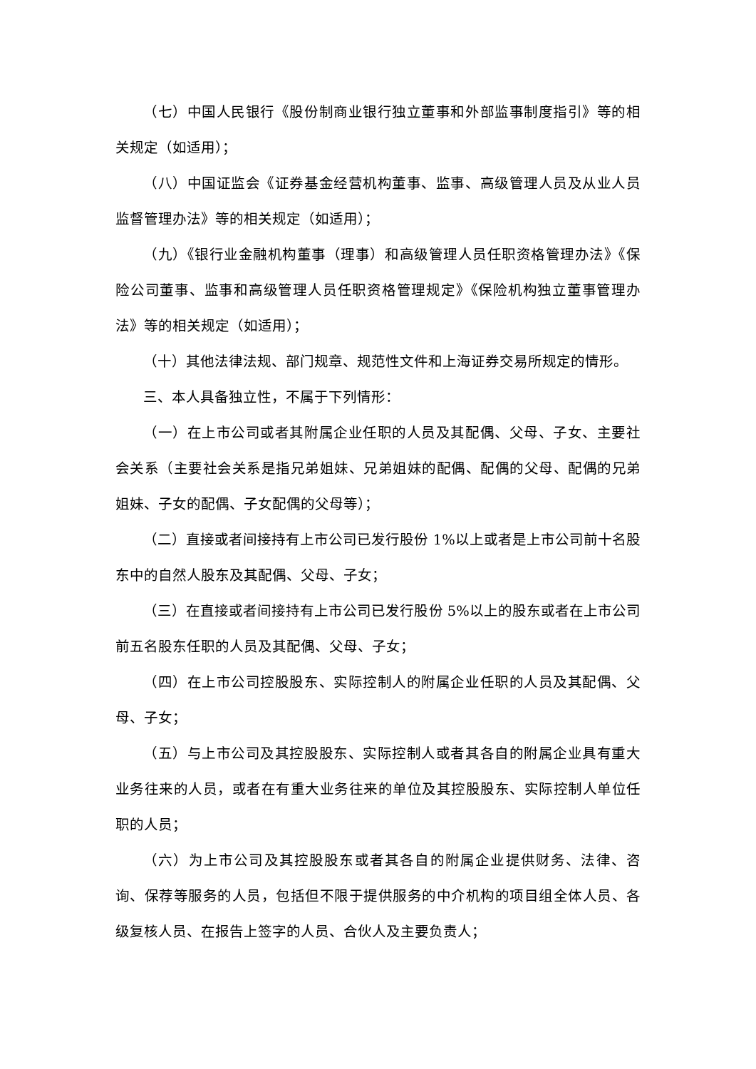（七）中国人民银行《股份制商业银行独立董事和外部监事制度指引》等的相关规定（如适用）；
（八）中国证监会《证券基金经营机构董事、监事、高级管理人员及从业人员监督管理办法》等的相关规定（如适用）；
（九）《银行业金融机构董事（理事）和高级管理人员任职资格管理办法》《保险公司董事、监事和高级管理人员任职资格管理规定》《保险机构独立董事管理办法》等的相关规定（如适用）；
（十）其他法律法规、部门规章、规范性文件和上海证券交易所规定的情形。
三、本人具备独立性，不属于下列情形：
（一）在上市公司或者其附属企业任职的人员及其配偶、父母、子女、主要社会关系（主要社会关系是指兄弟姐妹、兄弟姐妹的配偶、配偶的父母、配偶的兄弟姐妹、子女的配偶、子女配偶的父母等）；
（二）直接或者间接持有上市公司已发行股份 1%以上或者是上市公司前十名股东中的自然人股东及其配偶、父母、子女；
（三）在直接或者间接持有上市公司已发行股份 5%以上的股东或者在上市公司前五名股东任职的人员及其配偶、父母、子女；
（四）在上市公司控股股东、实际控制人的附属企业任职的人员及其配偶、父母、子女；
（五）与上市公司及其控股股东、实际控制人或者其各自的附属企业具有重大业务往来的人员，或者在有重大业务往来的单位及其控股股东、实际控制人单位任职的人员；
（六）为上市公司及其控股股东或者其各自的附属企业提供财务、法律、咨询、保荐等服务的人员，包括但不限于提供服务的中介机构的项目组全体人员、各级复核人员、在报告上签字的人员、合伙人及主要负责人；